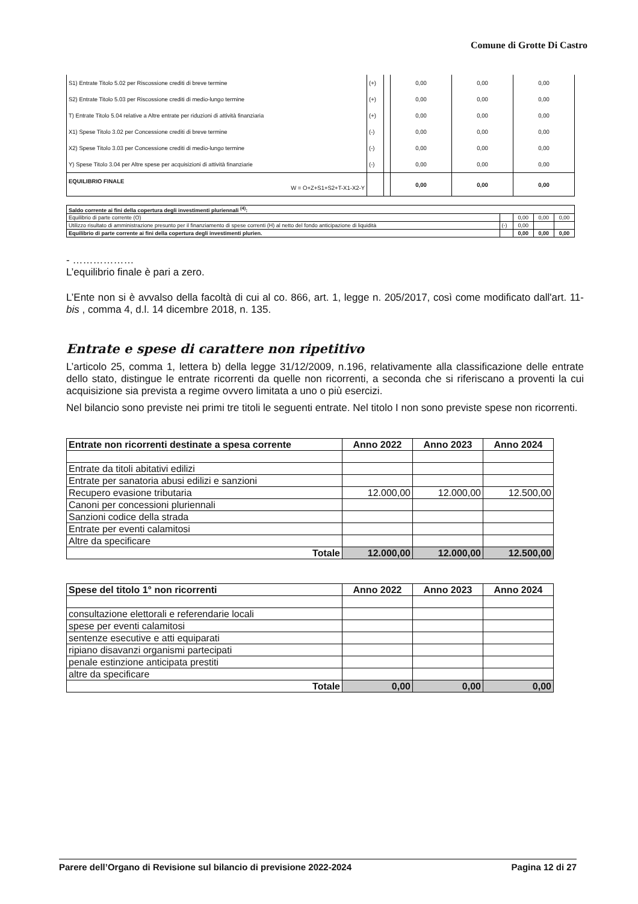Comune di Grotte Di Castro
| S1) Entrate Titolo 5.02 per Riscossione crediti di breve termine | (+) | | 0,00 | 0,00 | 0,00 |
| S2) Entrate Titolo 5.03 per Riscossione crediti di medio-lungo termine | (+) | | 0,00 | 0,00 | 0,00 |
| T) Entrate Titolo 5.04 relative a Altre entrate per riduzioni di attività finanziaria | (+) | | 0,00 | 0,00 | 0,00 |
| X1) Spese Titolo 3.02 per Concessione crediti di breve termine | (-) | | 0,00 | 0,00 | 0,00 |
| X2) Spese Titolo 3.03 per Concessione crediti di medio-lungo termine | (-) | | 0,00 | 0,00 | 0,00 |
| Y) Spese Titolo 3.04 per Altre spese per acquisizioni di attività finanziarie | (-) | | 0,00 | 0,00 | 0,00 |
| EQUILIBRIO FINALE W = O+Z+S1+S2+T-X1-X2-Y | | | 0,00 | 0,00 | 0,00 |
| Saldo corrente ai fini della copertura degli investimenti pluriennali <sup>(4)</sup>: | | | | |
| Equilibrio di parte corrente (O) | | 0,00 | 0,00 | 0,00 |
| Utilizzo risultato di amministrazione presunto per il finanziamento di spese correnti (H) al netto del fondo anticipazione di liquidità | (-) | 0,00 | | |
| Equilibrio di parte corrente ai fini della copertura degli investimenti plurien. | | 0,00 | 0,00 | 0,00 |
- ………………
L’equilibrio finale è pari a zero.
L’Ente non si è avvalso della facoltà di cui al co. 866, art. 1, legge n. 205/2017, così come modificato dall'art. 11-bis , comma 4, d.l. 14 dicembre 2018, n. 135.
Entrate e spese di carattere non ripetitivo
L’articolo 25, comma 1, lettera b) della legge 31/12/2009, n.196, relativamente alla classificazione delle entrate dello stato, distingue le entrate ricorrenti da quelle non ricorrenti, a seconda che si riferiscano a proventi la cui acquisizione sia prevista a regime ovvero limitata a uno o più esercizi.
Nel bilancio sono previste nei primi tre titoli le seguenti entrate. Nel titolo I non sono previste spese non ricorrenti.
| Entrate non ricorrenti destinate a spesa corrente | Anno 2022 | Anno 2023 | Anno 2024 |
| --- | --- | --- | --- |
| Entrate da titoli abitativi edilizi | | | |
| Entrate per sanatoria abusi edilizi e sanzioni | | | |
| Recupero evasione tributaria | 12.000,00 | 12.000,00 | 12.500,00 |
| Canoni per concessioni pluriennali | | | |
| Sanzioni codice della strada | | | |
| Entrate per eventi calamitosi | | | |
| Altre da specificare | | | |
| Totale | 12.000,00 | 12.000,00 | 12.500,00 |
| Spese del titolo 1° non ricorrenti | Anno 2022 | Anno 2023 | Anno 2024 |
| --- | --- | --- | --- |
| consultazione elettorali e referendarie locali | | | |
| spese per eventi calamitosi | | | |
| sentenze esecutive e atti equiparati | | | |
| ripiano disavanzi organismi partecipati | | | |
| penale estinzione anticipata prestiti | | | |
| altre da specificare | | | |
| Totale | 0,00 | 0,00 | 0,00 |
Parere dell’Organo di Revisione sul bilancio di previsione 2022-2024 Pagina 12 di 27